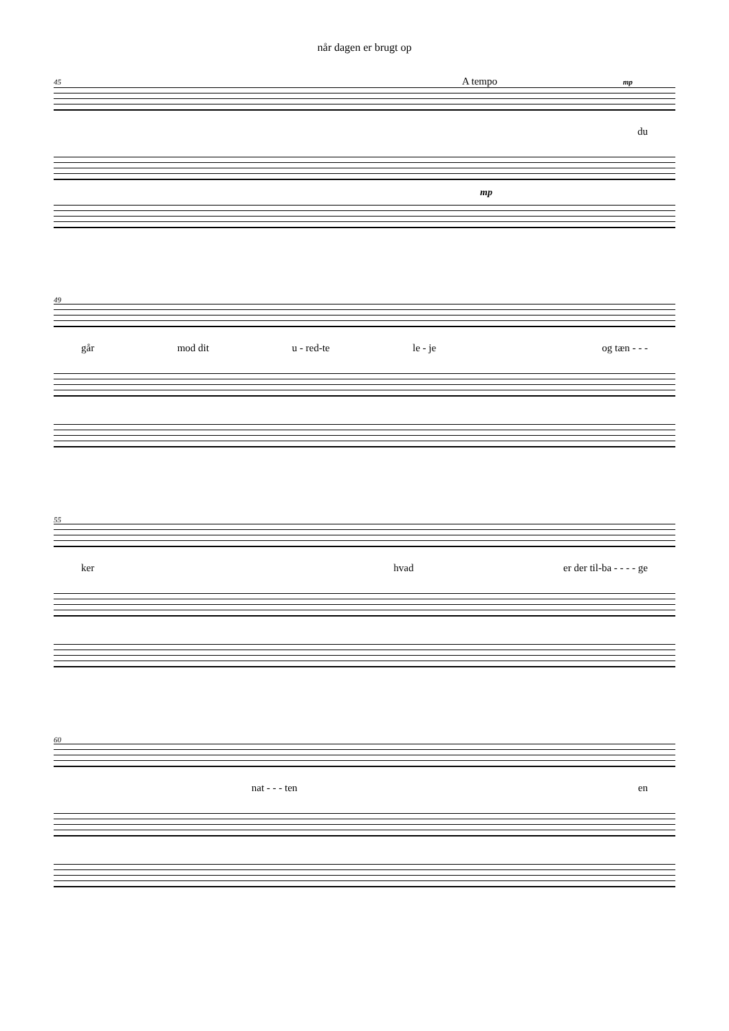når dagen er brugt op
45 A tempo mp
du
mp
49
går mod dit u - red-te le - je og tæn - - -
55
ker hvad er der til-ba - - - - ge
60
nat - - - ten en